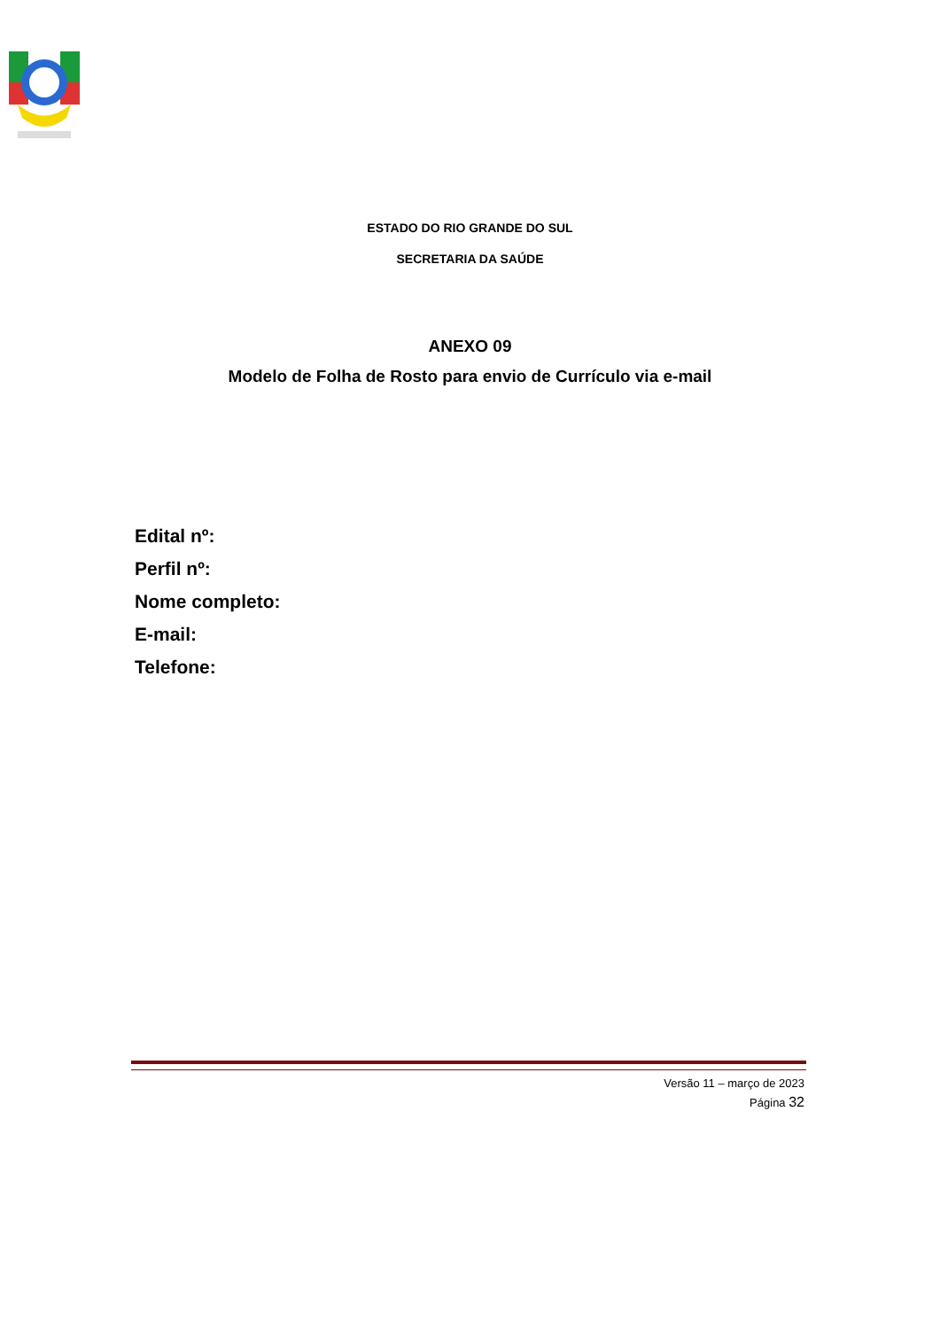ESTADO DO RIO GRANDE DO SUL
SECRETARIA DA SAÚDE
ANEXO 09
Modelo de Folha de Rosto para envio de Currículo via e-mail
Edital nº:
Perfil nº:
Nome completo:
E-mail:
Telefone:
Versão 11 – março de 2023
Página 32